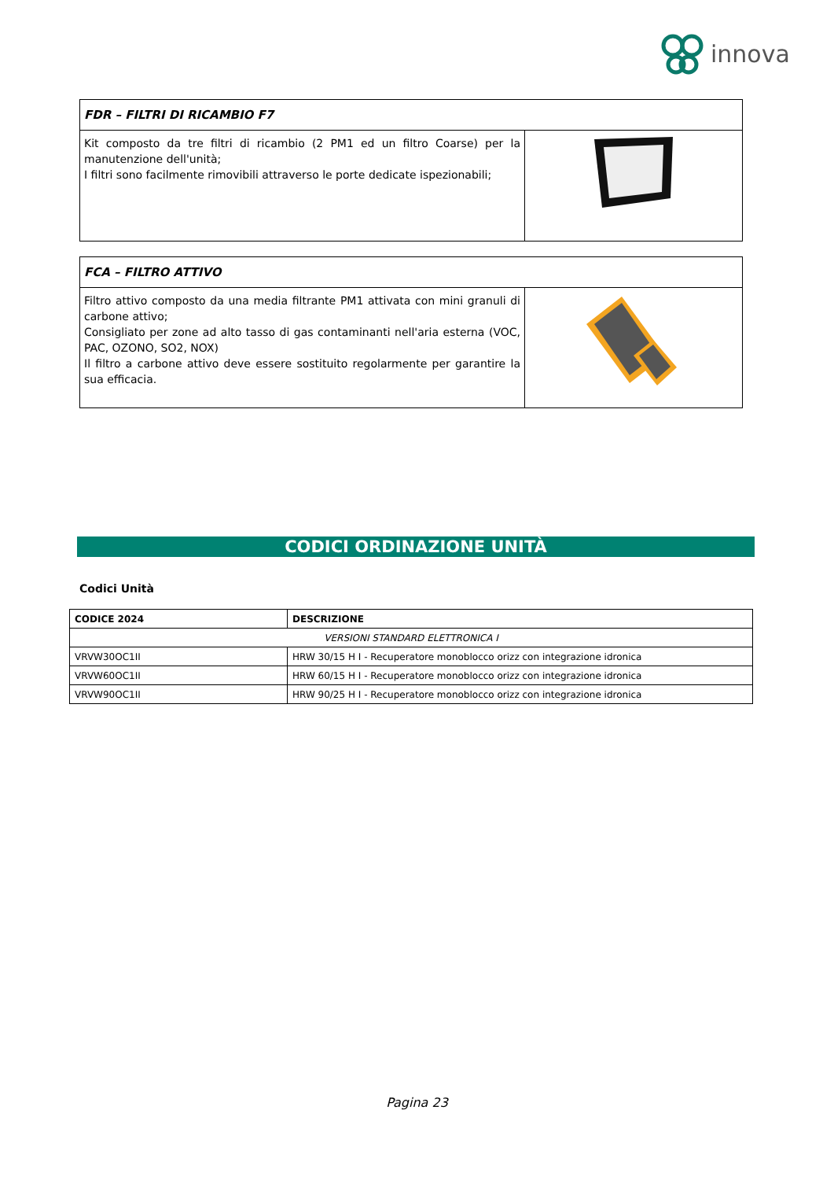innova
| FDR – FILTRI DI RICAMBIO F7 | |
| Kit composto da tre filtri di ricambio (2 PM1 ed un filtro Coarse) per la manutenzione dell'unità; I filtri sono facilmente rimovibili attraverso le porte dedicate ispezionabili; | |
| FCA – FILTRO ATTIVO | |
| Filtro attivo composto da una media filtrante PM1 attivata con mini granuli di carbone attivo; Consigliato per zone ad alto tasso di gas contaminanti nell'aria esterna (VOC, PAC, OZONO, SO2, NOX) Il filtro a carbone attivo deve essere sostituito regolarmente per garantire la sua efficacia. | |
CODICI ORDINAZIONE UNITÀ
Codici Unità
| CODICE 2024 | DESCRIZIONE |
| --- | --- |
| VERSIONI STANDARD ELETTRONICA I | |
| VRVW30OC1II | HRW 30/15 H I - Recuperatore monoblocco orizz con integrazione idronica |
| VRVW60OC1II | HRW 60/15 H I - Recuperatore monoblocco orizz con integrazione idronica |
| VRVW90OC1II | HRW 90/25 H I - Recuperatore monoblocco orizz con integrazione idronica |
Pagina 23